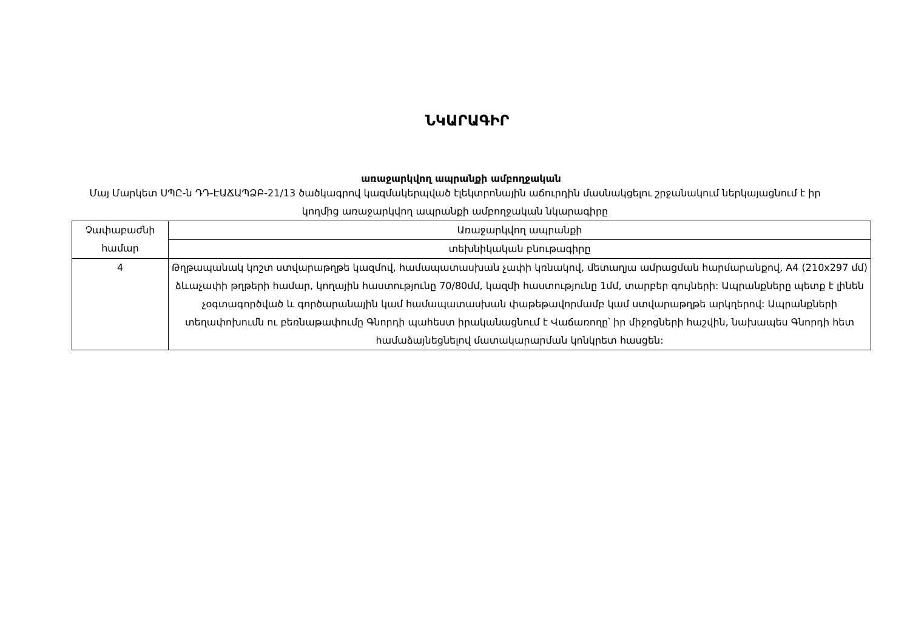ՆԿԱՐԱԳԻՐ
առաջարկվող ապրանքի ամբողջական
Մայ Մարկետ ՍՊԸ-ն ԴԴ-ԷԱՃԱՊՁԲ-21/13 ծածկագրով կազմակերպված էլեկտրոնային աճուրդին մասնակցելու շրջանակում ներկայացնում է իր կողմից առաջարկվող ապրանքի ամբողջական նկարագիրը
| Չափաբաժնի համար | Առաջարկվող ապրանքի |
| | տեխնիկական բնութագիրը |
| 4 | Թղթապանակ կոշտ ստվարաթղթե կազմով, համապատասխան չափի կռնակով, մետաղյա ամրացման հարմարանքով, A4 (210x297 մմ) ձևաչափի թղթերի համար, կողային հաստությունը 70/80մմ, կազմի հաստությունը 1մմ, տարբեր գույների: Ապրանքները պետք է լինեն չօգտագործված և գործարանային կամ համապատասխան փաթեթավորմամբ կամ ստվարաթղթե արկղերով: Ապրանքների տեղափոխումն ու բեռնաթափումը Գնորդի պահեստ իրականացնում է Վաճառողը՝ իր միջոցների հաշվին, նախապես Գնորդի հետ համաձայնեցնելով մատակարարման կոնկրետ հասցեն: |